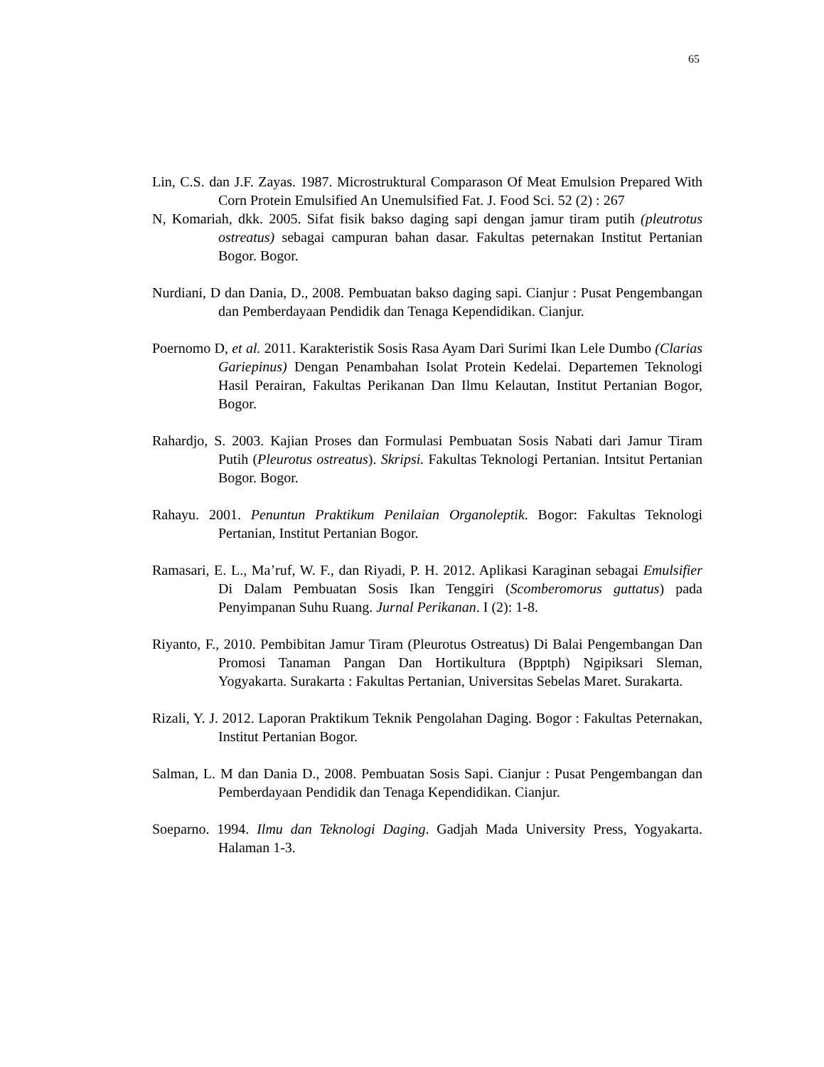65
Lin, C.S. dan J.F. Zayas. 1987. Microstruktural Comparason Of Meat Emulsion Prepared With Corn Protein Emulsified An Unemulsified Fat. J. Food Sci. 52 (2) : 267
N, Komariah, dkk. 2005. Sifat fisik bakso daging sapi dengan jamur tiram putih (pleutrotus ostreatus) sebagai campuran bahan dasar. Fakultas peternakan Institut Pertanian Bogor. Bogor.
Nurdiani, D dan Dania, D., 2008. Pembuatan bakso daging sapi. Cianjur : Pusat Pengembangan dan Pemberdayaan Pendidik dan Tenaga Kependidikan. Cianjur.
Poernomo D, et al. 2011. Karakteristik Sosis Rasa Ayam Dari Surimi Ikan Lele Dumbo (Clarias Gariepinus) Dengan Penambahan Isolat Protein Kedelai. Departemen Teknologi Hasil Perairan, Fakultas Perikanan Dan Ilmu Kelautan, Institut Pertanian Bogor, Bogor.
Rahardjo, S. 2003. Kajian Proses dan Formulasi Pembuatan Sosis Nabati dari Jamur Tiram Putih (Pleurotus ostreatus). Skripsi. Fakultas Teknologi Pertanian. Intsitut Pertanian Bogor. Bogor.
Rahayu. 2001. Penuntun Praktikum Penilaian Organoleptik. Bogor: Fakultas Teknologi Pertanian, Institut Pertanian Bogor.
Ramasari, E. L., Ma’ruf, W. F., dan Riyadi, P. H. 2012. Aplikasi Karaginan sebagai Emulsifier Di Dalam Pembuatan Sosis Ikan Tenggiri (Scomberomorus guttatus) pada Penyimpanan Suhu Ruang. Jurnal Perikanan. I (2): 1-8.
Riyanto, F., 2010. Pembibitan Jamur Tiram (Pleurotus Ostreatus) Di Balai Pengembangan Dan Promosi Tanaman Pangan Dan Hortikultura (Bpptph) Ngipiksari Sleman, Yogyakarta. Surakarta : Fakultas Pertanian, Universitas Sebelas Maret. Surakarta.
Rizali, Y. J. 2012. Laporan Praktikum Teknik Pengolahan Daging. Bogor : Fakultas Peternakan, Institut Pertanian Bogor.
Salman, L. M dan Dania D., 2008. Pembuatan Sosis Sapi. Cianjur : Pusat Pengembangan dan Pemberdayaan Pendidik dan Tenaga Kependidikan. Cianjur.
Soeparno. 1994. Ilmu dan Teknologi Daging. Gadjah Mada University Press, Yogyakarta. Halaman 1-3.